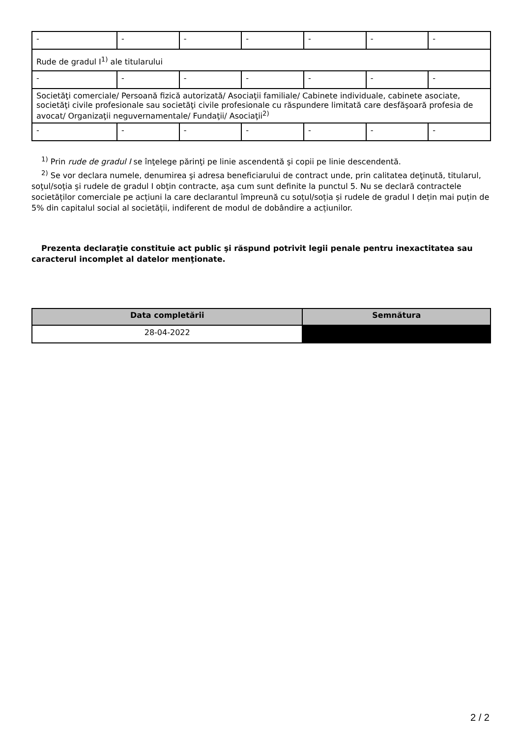| - | - | - | - | - | - | - |
| Rude de gradul I<sup>1)</sup> ale titularului | | | | | | |
| - | - | - | - | - | - | - |
| Societăţi comerciale/ Persoană fizică autorizată/ Asociaţii familiale/ Cabinete individuale, cabinete asociate, societăţi civile profesionale sau societăţi civile profesionale cu răspundere limitată care desfăşoară profesia de avocat/ Organizaţii neguvernamentale/ Fundaţii/ Asociaţii<sup>2)</sup> | | | | | | |
| - | - | - | - | - | - | - |
<sup>1)</sup> Prin rude de gradul I se înţelege părinţi pe linie ascendentă şi copii pe linie descendentă.
<sup>2)</sup> Se vor declara numele, denumirea şi adresa beneficiarului de contract unde, prin calitatea deţinută, titularul, soţul/soţia şi rudele de gradul I obţin contracte, aşa cum sunt definite la punctul 5. Nu se declară contractele societăților comerciale pe acțiuni la care declarantul împreună cu soțul/soția și rudele de gradul I dețin mai puțin de 5% din capitalul social al societății, indiferent de modul de dobândire a acțiunilor.
Prezenta declaraţie constituie act public şi răspund potrivit legii penale pentru inexactitatea sau caracterul incomplet al datelor menţionate.
| Data completării | Semnătura |
| --- | --- |
| 28-04-2022 | |
2 / 2